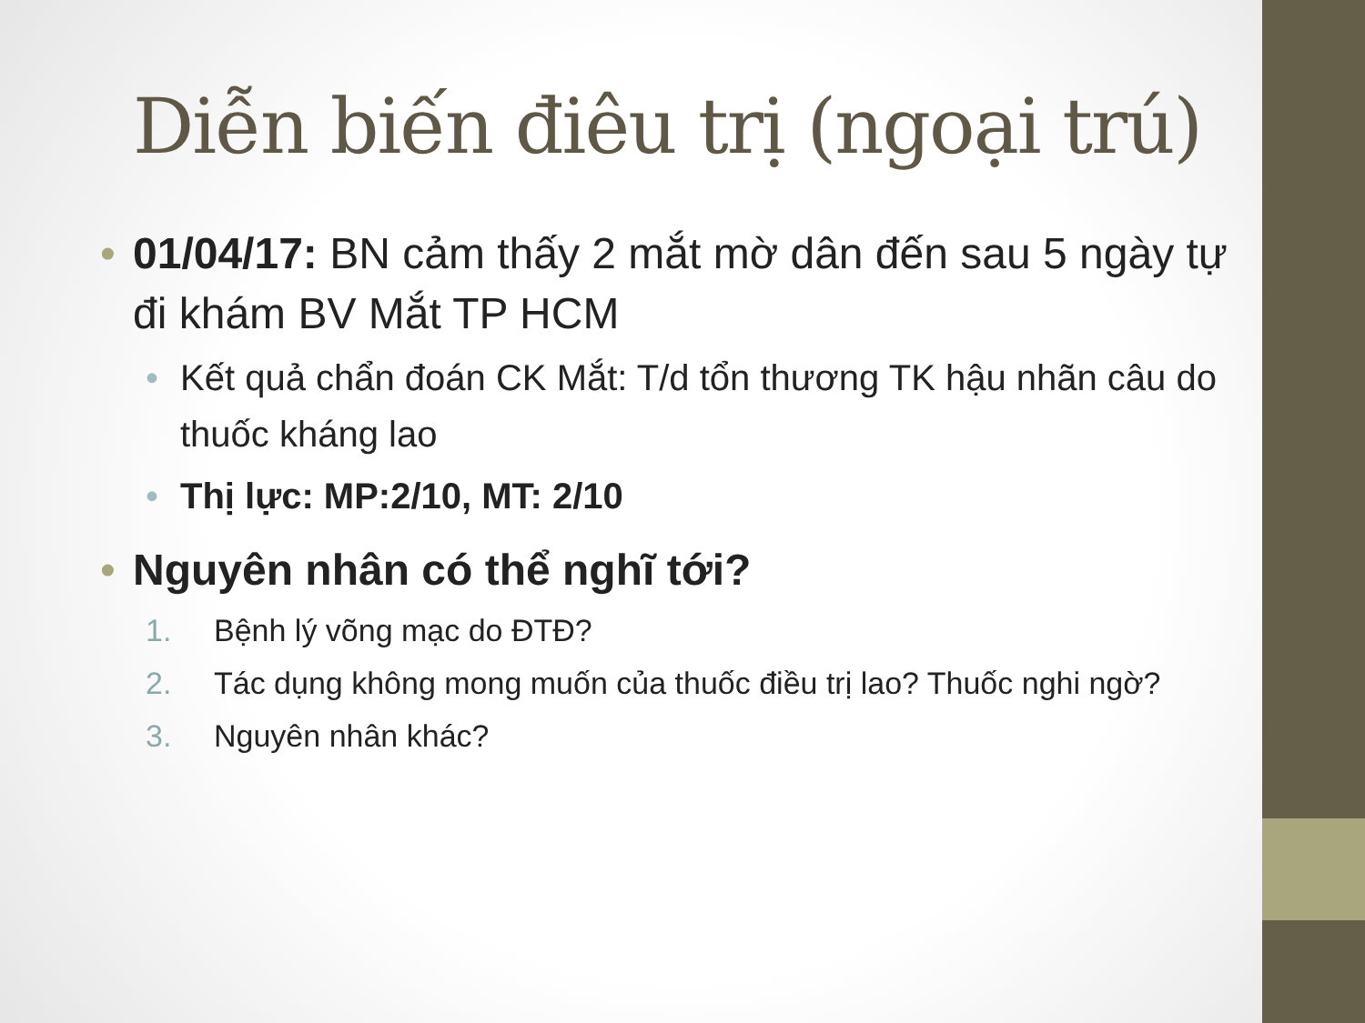Diễn biến điêu trị (ngoại trú)
• 01/04/17: BN cảm thấy 2 mắt mờ dân đến sau 5 ngày tự đi khám BV Mắt TP HCM
• Kết quả chẩn đoán CK Mắt: T/d tổn thương TK hậu nhãn câu do thuốc kháng lao
• Thị lực: MP:2/10, MT: 2/10
• Nguyên nhân có thể nghĩ tới?
1. Bệnh lý võng mạc do ĐTĐ?
2. Tác dụng không mong muốn của thuốc điều trị lao? Thuốc nghi ngờ?
3. Nguyên nhân khác?